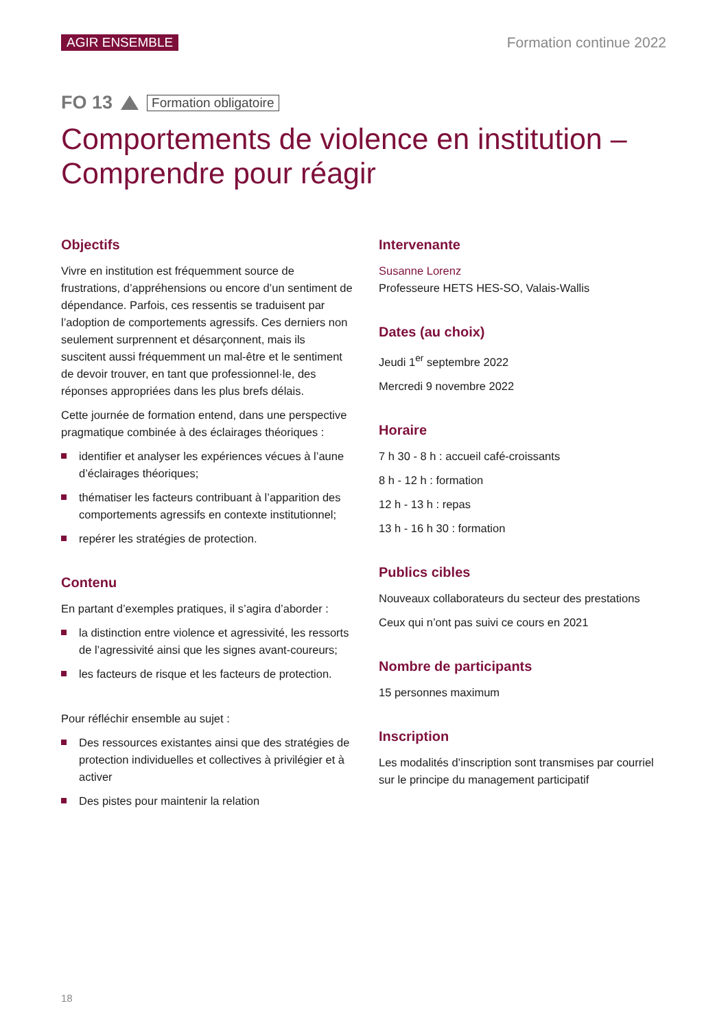AGIR ENSEMBLE Formation continue 2022
FO 13
Formation obligatoire
Comportements de violence en institution –
Comprendre pour réagir
Objectifs
Vivre en institution est fréquemment source de frustrations, d’appréhensions ou encore d’un sentiment de dépendance. Parfois, ces ressentis se traduisent par l’adoption de comportements agressifs. Ces derniers non seulement surprennent et désarçonnent, mais ils suscitent aussi fréquemment un mal-être et le sentiment de devoir trouver, en tant que professionnel·le, des réponses appropriées dans les plus brefs délais.
Cette journée de formation entend, dans une perspective pragmatique combinée à des éclairages théoriques :
identifier et analyser les expériences vécues à l’aune d’éclairages théoriques;
thématiser les facteurs contribuant à l’apparition des comportements agressifs en contexte institutionnel;
repérer les stratégies de protection.
Contenu
En partant d’exemples pratiques, il s’agira d’aborder :
la distinction entre violence et agressivité, les ressorts de l’agressivité ainsi que les signes avant-coureurs;
les facteurs de risque et les facteurs de protection.
Pour réfléchir ensemble au sujet :
Des ressources existantes ainsi que des stratégies de protection individuelles et collectives à privilégier et à activer
Des pistes pour maintenir la relation
Intervenante
Susanne Lorenz
Professeure HETS HES-SO, Valais-Wallis
Dates (au choix)
Jeudi 1<sup>er</sup> septembre 2022
Mercredi 9 novembre 2022
Horaire
7 h 30 - 8 h : accueil café-croissants
8 h - 12 h : formation
12 h - 13 h : repas
13 h - 16 h 30 : formation
Publics cibles
Nouveaux collaborateurs du secteur des prestations
Ceux qui n’ont pas suivi ce cours en 2021
Nombre de participants
15 personnes maximum
Inscription
Les modalités d’inscription sont transmises par courriel sur le principe du management participatif
18